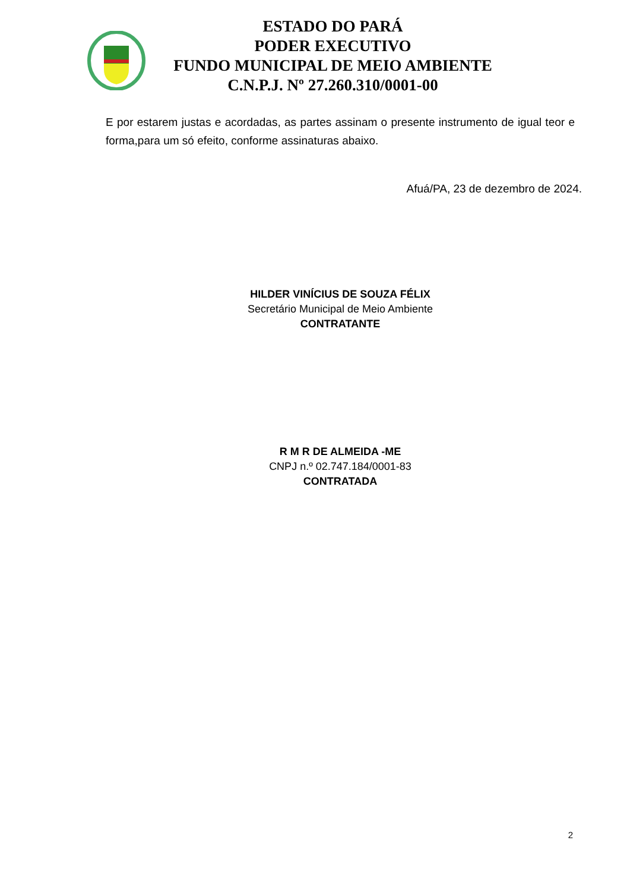ESTADO DO PARÁ
PODER EXECUTIVO
FUNDO MUNICIPAL DE MEIO AMBIENTE
C.N.P.J. Nº 27.260.310/0001-00
E por estarem justas e acordadas, as partes assinam o presente instrumento de igual teor e forma,para um só efeito, conforme assinaturas abaixo.
Afuá/PA, 23 de dezembro de 2024.
HILDER VINÍCIUS DE SOUZA FÉLIX
Secretário Municipal de Meio Ambiente
CONTRATANTE
R M R DE ALMEIDA -ME
CNPJ n.º 02.747.184/0001-83
CONTRATADA
2